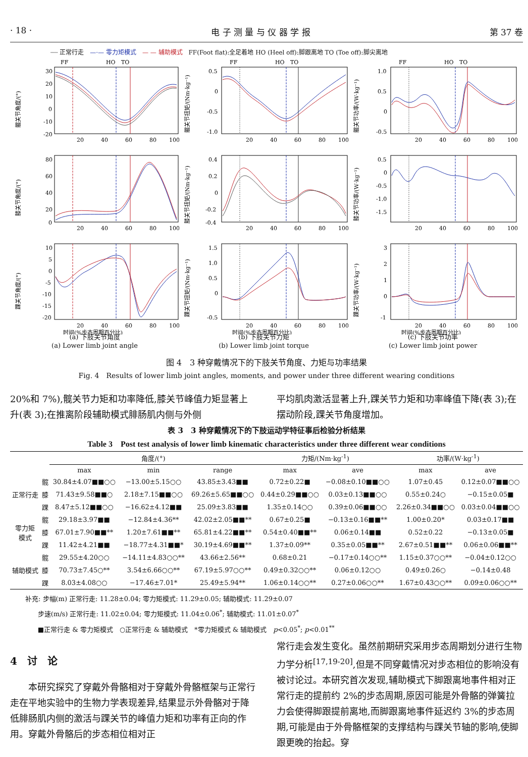· 18 · 电 子 测 量 与 仪 器 学 报 第 37 卷
┈┈ 正常行走 —·— 零力矩模式 — — 辅助模式 FF(Foot flat):全足着地 HO (Heel off):脚跟离地 TO (Toe off):脚尖离地
髋关节角度/(°)
FF
HO
TO
30
20
10
0
-10
-20
20
40
60
80
100
髋关节扭矩/(Nm·kg⁻¹)
FF
HO
TO
0.5
0
-0.5
-1.0
20
40
60
80
100
髋关节功率/(W·kg⁻¹)
FF
HO
TO
1.0
0.5
0
-0.5
20
40
60
80
100
膝关节角度/(°)
80
60
40
20
0
20
40
60
80
100
膝关节扭矩/(Nm·kg⁻¹)
0.4
0.2
0
-0.2
-0.4
20
40
60
80
100
膝关节功率/(W·kg⁻¹)
0.5
0
-0.5
-1.0
-1.5
20
40
60
80
100
踝关节角度/(°)
10
5
0
-5
-10
-15
-20
20
40
60
80
100
时间(%步态周期百分比)
踝关节扭矩/(Nm·kg⁻¹)
1.5
1.0
0.5
0
-0.5
20
40
60
80
100
时间(%步态周期百分比)
踝关节功率/(W·kg⁻¹)
3
2
1
0
-1
20
40
60
80
100
时间(%步态周期百分比)
(a) 下肢关节角度
(a) Lower limb joint angle
(b) 下肢关节力矩
(b) Lower limb joint torque
(c) 下肢关节功率
(c) Lower limb joint power
图 4　3 种穿戴情况下的下肢关节角度、力矩与功率结果
Fig. 4　Results of lower limb joint angles, moments, and power under three different wearing conditions
20%和 7%),髋关节力矩和功率降低,膝关节峰值力矩显著上升(表 3);在推离阶段辅助模式腓肠肌内侧与外侧
平均肌肉激活显著上升,踝关节力矩和功率峰值下降(表 3);在摆动阶段,踝关节角度增加。
表 3　3 种穿戴情况下的下肢运动学特征事后检验分析结果
Table 3　Post test analysis of lower limb kinematic characteristics under three different wear conditions
| | | 角度/(°) | | | 力矩/(Nm·kg<sup>-1</sup>) | | 功率/(W·kg<sup>-1</sup>) | |
| --- | --- | --- | --- | --- | --- | --- | --- | --- |
| | | max | min | range | max | ave | max | ave |
| 正常行走 | 髋 | 30.84±4.07■■○○ | −13.00±5.15○○ | 43.85±3.43■■ | 0.72±0.22■ | −0.08±0.10■■○○ | 1.07±0.45 | 0.12±0.07■■○○ |
| | 膝 | 71.43±9.58■■○ | 2.18±7.15■■○○ | 69.26±5.65■■○○ | 0.44±0.29■■○○ | 0.03±0.13■■○○ | 0.55±0.24○ | −0.15±0.05■ |
| | 踝 | 8.47±5.12■■○○ | −16.62±4.12■■ | 25.09±3.83■■ | 1.35±0.14○○ | 0.39±0.06■■○○ | 2.26±0.34■■○○ | 0.03±0.04■■○○ |
| 零力矩 模式 | 髋 | 29.18±3.97■■ | −12.84±4.36** | 42.02±2.05■■** | 0.67±0.25■ | −0.13±0.16■■** | 1.00±0.20* | 0.03±0.17■■ |
| | 膝 | 67.01±7.90■■** | 1.20±7.61■■** | 65.81±4.22■■** | 0.54±0.40■■** | 0.06±0.14■■ | 0.52±0.22 | −0.13±0.05■ |
| | 踝 | 11.42±4.21■■ | −18.77±4.31■■* | 30.19±4.69■■** | 1.37±0.09** | 0.35±0.05■■** | 2.67±0.51■■** | 0.06±0.06■■** |
| 辅助模式 | 髋 | 29.55±4.20○○ | −14.11±4.83○○** | 43.66±2.56** | 0.68±0.21 | −0.17±0.14○○** | 1.15±0.37○○** | −0.04±0.12○○ |
| | 膝 | 70.73±7.45○** | 3.54±6.66○○** | 67.19±5.97○○** | 0.49±0.32○○** | 0.06±0.12○○ | 0.49±0.26○ | −0.14±0.48 |
| | 踝 | 8.03±4.08○○ | −17.46±7.01* | 25.49±5.94** | 1.06±0.14○○** | 0.27±0.06○○** | 1.67±0.43○○** | 0.09±0.06○○** |
补充: 步幅(m) 正常行走: 11.28±0.04; 零力矩模式: 11.29±0.05; 辅助模式: 11.29±0.07
步速(m/s) 正常行走: 11.02±0.04; 零力矩模式: 11.04±0.06<sup>*</sup>; 辅助模式: 11.01±0.07<sup>*</sup>
■正常行走 & 零力矩模式　○正常行走 & 辅助模式　*零力矩模式 & 辅助模式　p<0.05<sup>*</sup>; p<0.01<sup>**</sup>
4　讨　论
　　本研究探究了穿戴外骨骼相对于穿戴外骨骼框架与正常行走在平地实验中的生物力学表现差异,结果显示外骨骼对于降低腓肠肌内侧的激活与踝关节的峰值力矩和功率有正向的作用。穿戴外骨骼后的步态相位相对正
常行走会发生变化。虽然前期研究采用步态周期划分进行生物力学分析<sup>[17,19-20]</sup>,但是不同穿戴情况对步态相位的影响没有被讨论过。本研究首次发现,辅助模式下脚跟离地事件相对正常行走的提前约 2%的步态周期,原因可能是外骨骼的弹簧拉力会使得脚跟提前离地,而脚跟离地事件延迟约 3%的步态周期,可能是由于外骨骼框架的支撑结构与踝关节轴的影响,使脚跟更晚的抬起。穿